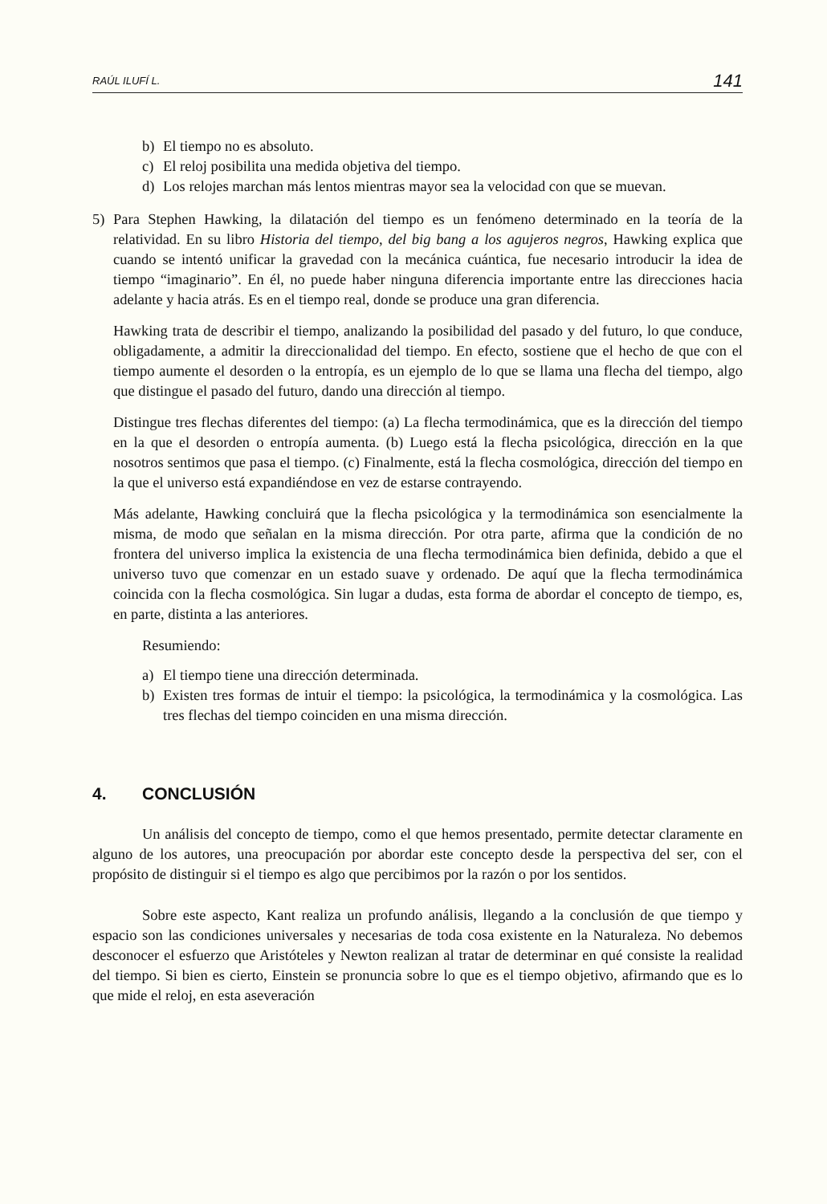RAÚL ILUFÍ L. 141
b) El tiempo no es absoluto.
c) El reloj posibilita una medida objetiva del tiempo.
d) Los relojes marchan más lentos mientras mayor sea la velocidad con que se muevan.
5) Para Stephen Hawking, la dilatación del tiempo es un fenómeno determinado en la teoría de la relatividad. En su libro Historia del tiempo, del big bang a los agujeros negros, Hawking explica que cuando se intentó unificar la gravedad con la mecánica cuántica, fue necesario introducir la idea de tiempo “imaginario”. En él, no puede haber ninguna diferencia importante entre las direcciones hacia adelante y hacia atrás. Es en el tiempo real, donde se produce una gran diferencia.
Hawking trata de describir el tiempo, analizando la posibilidad del pasado y del futuro, lo que conduce, obligadamente, a admitir la direccionalidad del tiempo. En efecto, sostiene que el hecho de que con el tiempo aumente el desorden o la entropía, es un ejemplo de lo que se llama una flecha del tiempo, algo que distingue el pasado del futuro, dando una dirección al tiempo.
Distingue tres flechas diferentes del tiempo: (a) La flecha termodinámica, que es la dirección del tiempo en la que el desorden o entropía aumenta. (b) Luego está la flecha psicológica, dirección en la que nosotros sentimos que pasa el tiempo. (c) Finalmente, está la flecha cosmológica, dirección del tiempo en la que el universo está expandiéndose en vez de estarse contrayendo.
Más adelante, Hawking concluirá que la flecha psicológica y la termodinámica son esencialmente la misma, de modo que señalan en la misma dirección. Por otra parte, afirma que la condición de no frontera del universo implica la existencia de una flecha termodinámica bien definida, debido a que el universo tuvo que comenzar en un estado suave y ordenado. De aquí que la flecha termodinámica coincida con la flecha cosmológica. Sin lugar a dudas, esta forma de abordar el concepto de tiempo, es, en parte, distinta a las anteriores.
Resumiendo:
a) El tiempo tiene una dirección determinada.
b) Existen tres formas de intuir el tiempo: la psicológica, la termodinámica y la cosmológica. Las tres flechas del tiempo coinciden en una misma dirección.
4. CONCLUSIÓN
Un análisis del concepto de tiempo, como el que hemos presentado, permite detectar claramente en alguno de los autores, una preocupación por abordar este concepto desde la perspectiva del ser, con el propósito de distinguir si el tiempo es algo que percibimos por la razón o por los sentidos.
Sobre este aspecto, Kant realiza un profundo análisis, llegando a la conclusión de que tiempo y espacio son las condiciones universales y necesarias de toda cosa existente en la Naturaleza. No debemos desconocer el esfuerzo que Aristóteles y Newton realizan al tratar de determinar en qué consiste la realidad del tiempo. Si bien es cierto, Einstein se pronuncia sobre lo que es el tiempo objetivo, afirmando que es lo que mide el reloj, en esta aseveración